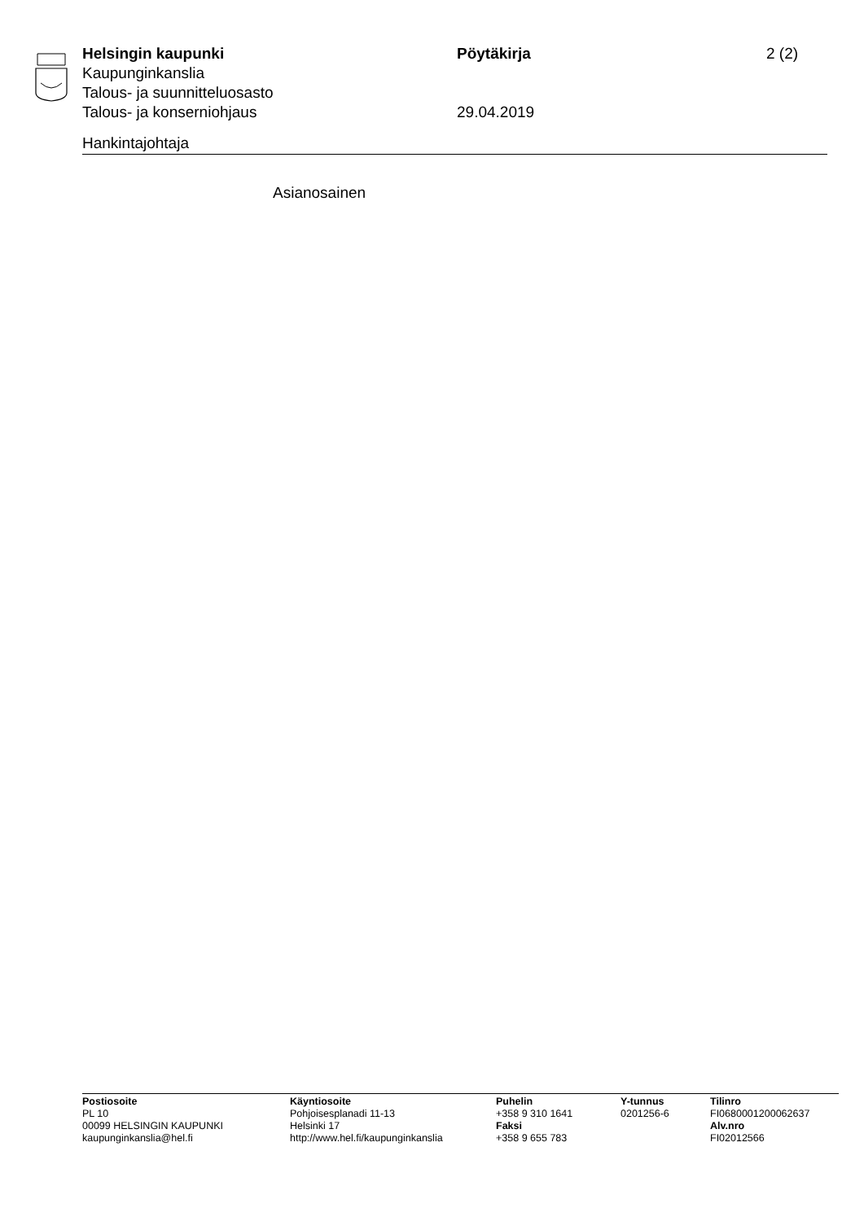Helsingin kaupunki Pöytäkirja 2 (2)
Kaupunginkanslia
Talous- ja suunnitteluosasto
Talous- ja konserniohjaus 29.04.2019
Hankintajohtaja
Asianosainen
Postiosoite
PL 10
00099 HELSINGIN KAUPUNKI
kaupunginkanslia@hel.fi
Käyntiosoite
Pohjoisesplanadi 11-13
Helsinki 17
http://www.hel.fi/kaupunginkanslia
Puhelin
+358 9 310 1641
Faksi
+358 9 655 783
Y-tunnus
0201256-6
Tilinro
FI0680001200062637
Alv.nro
FI02012566